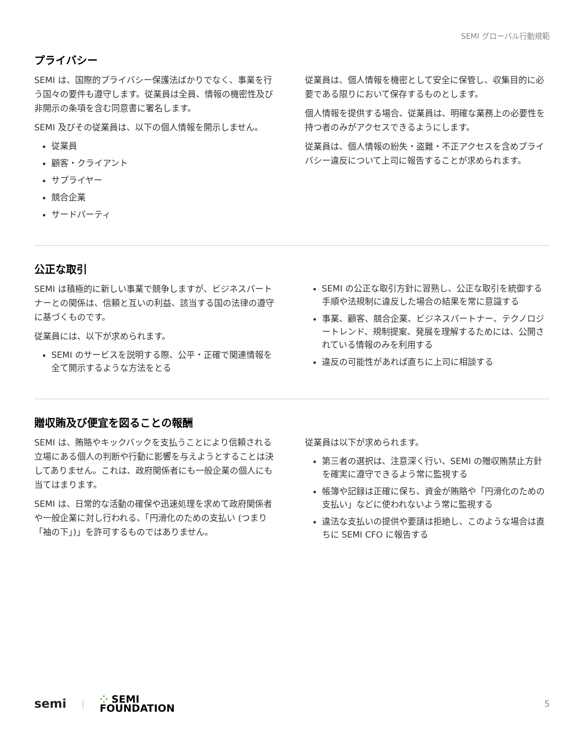SEMI グローバル行動規範
プライバシー
SEMI は、国際的プライバシー保護法ばかりでなく、事業を行う国々の要件も遵守します。従業員は全員、情報の機密性及び非開示の条項を含む同意書に署名します。
SEMI 及びその従業員は、以下の個人情報を開示しません。
従業員
顧客・クライアント
サプライヤー
競合企業
サードパーティ
従業員は、個人情報を機密として安全に保管し、収集目的に必要である限りにおいて保存するものとします。
個人情報を提供する場合、従業員は、明確な業務上の必要性を持つ者のみがアクセスできるようにします。
従業員は、個人情報の紛失・盗難・不正アクセスを含めプライバシー違反について上司に報告することが求められます。
公正な取引
SEMI は積極的に新しい事業で競争しますが、ビジネスパートナーとの関係は、信頼と互いの利益、該当する国の法律の遵守に基づくものです。
従業員には、以下が求められます。
SEMI のサービスを説明する際、公平・正確で関連情報を全て開示するような方法をとる
SEMI の公正な取引方針に習熟し、公正な取引を統御する手順や法規制に違反した場合の結果を常に意識する
事業、顧客、競合企業、ビジネスパートナー、テクノロジートレンド、規制提案、発展を理解するためには、公開されている情報のみを利用する
違反の可能性があれば直ちに上司に相談する
贈収賄及び便宜を図ることの報酬
SEMI は、賄賂やキックバックを支払うことにより信頼される立場にある個人の判断や行動に影響を与えようとすることは決してありません。これは、政府関係者にも一般企業の個人にも当てはまります。
SEMI は、日常的な活動の確保や迅速処理を求めて政府関係者や一般企業に対し行われる、「円滑化のための支払い (つまり「袖の下」)」を許可するものではありません。
従業員は以下が求められます。
第三者の選択は、注意深く行い、SEMI の贈収賄禁止方針を確実に遵守できるよう常に監視する
帳簿や記録は正確に保ち、資金が賄賂や「円滑化のための支払い」などに使われないよう常に監視する
違法な支払いの提供や要請は拒絶し、このような場合は直ちに SEMI CFO に報告する
semi | ⁘ SEMI
FOUNDATION
5